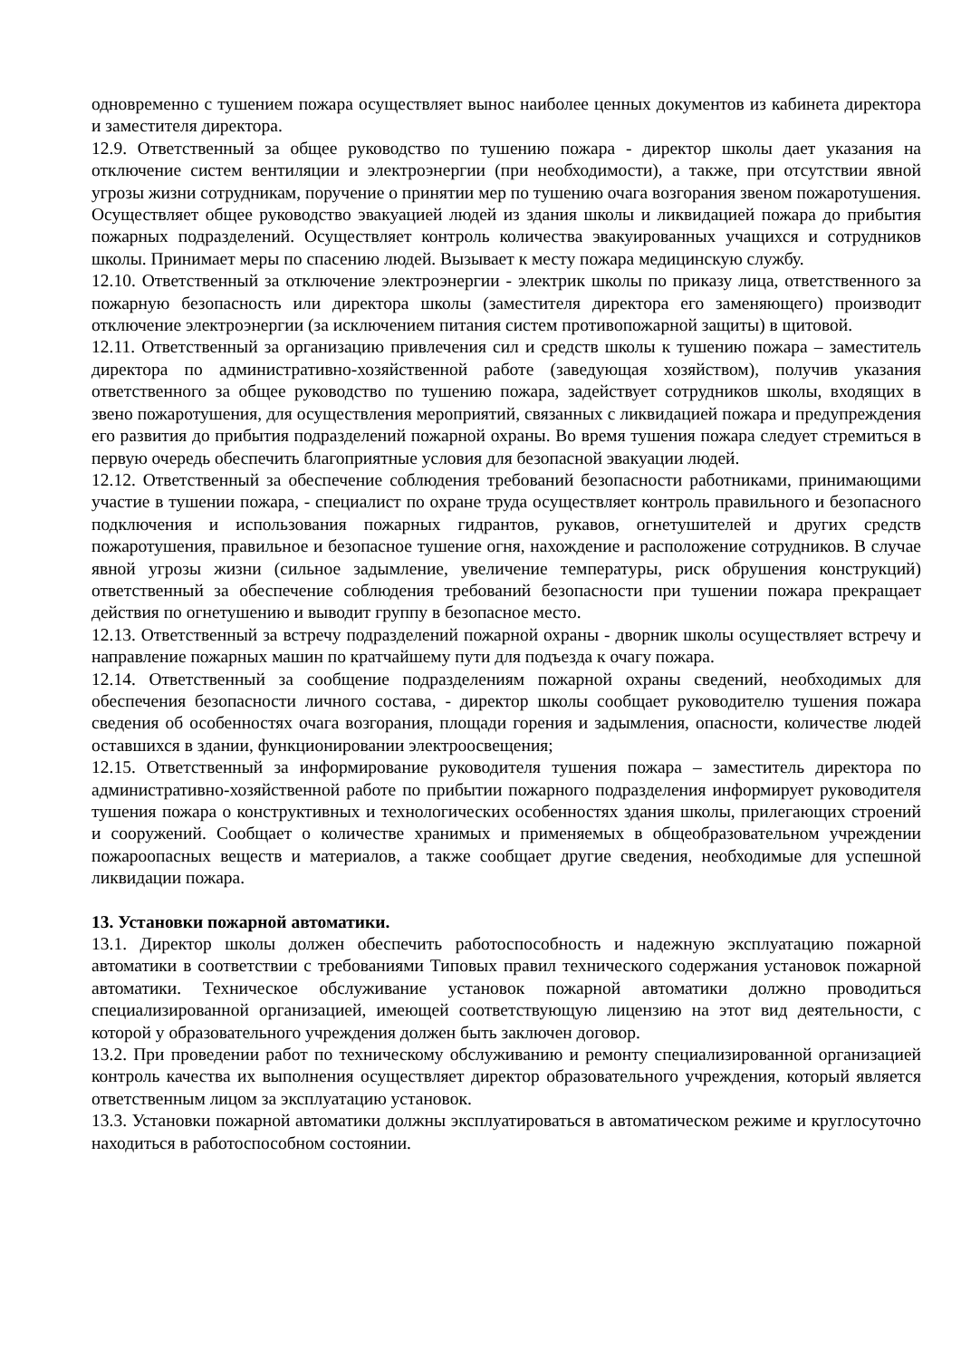одновременно с тушением пожара осуществляет вынос наиболее ценных документов из кабинета директора и заместителя директора.
12.9. Ответственный за общее руководство по тушению пожара - директор школы дает указания на отключение систем вентиляции и электроэнергии (при необходимости), а также, при отсутствии явной угрозы жизни сотрудникам, поручение о принятии мер по тушению очага возгорания звеном пожаротушения. Осуществляет общее руководство эвакуацией людей из здания школы и ликвидацией пожара до прибытия пожарных подразделений. Осуществляет контроль количества эвакуированных учащихся и сотрудников школы. Принимает меры по спасению людей. Вызывает к месту пожара медицинскую службу.
12.10. Ответственный за отключение электроэнергии - электрик школы по приказу лица, ответственного за пожарную безопасность или директора школы (заместителя директора его заменяющего) производит отключение электроэнергии (за исключением питания систем противопожарной защиты) в щитовой.
12.11. Ответственный за организацию привлечения сил и средств школы к тушению пожара – заместитель директора по административно-хозяйственной работе (заведующая хозяйством), получив указания ответственного за общее руководство по тушению пожара, задействует сотрудников школы, входящих в звено пожаротушения, для осуществления мероприятий, связанных с ликвидацией пожара и предупреждения его развития до прибытия подразделений пожарной охраны. Во время тушения пожара следует стремиться в первую очередь обеспечить благоприятные условия для безопасной эвакуации людей.
12.12. Ответственный за обеспечение соблюдения требований безопасности работниками, принимающими участие в тушении пожара, - специалист по охране труда осуществляет контроль правильного и безопасного подключения и использования пожарных гидрантов, рукавов, огнетушителей и других средств пожаротушения, правильное и безопасное тушение огня, нахождение и расположение сотрудников. В случае явной угрозы жизни (сильное задымление, увеличение температуры, риск обрушения конструкций) ответственный за обеспечение соблюдения требований безопасности при тушении пожара прекращает действия по огнетушению и выводит группу в безопасное место.
12.13. Ответственный за встречу подразделений пожарной охраны - дворник школы осуществляет встречу и направление пожарных машин по кратчайшему пути для подъезда к очагу пожара.
12.14. Ответственный за сообщение подразделениям пожарной охраны сведений, необходимых для обеспечения безопасности личного состава, - директор школы сообщает руководителю тушения пожара сведения об особенностях очага возгорания, площади горения и задымления, опасности, количестве людей оставшихся в здании, функционировании электроосвещения;
12.15. Ответственный за информирование руководителя тушения пожара – заместитель директора по административно-хозяйственной работе по прибытии пожарного подразделения информирует руководителя тушения пожара о конструктивных и технологических особенностях здания школы, прилегающих строений и сооружений. Сообщает о количестве хранимых и применяемых в общеобразовательном учреждении пожароопасных веществ и материалов, а также сообщает другие сведения, необходимые для успешной ликвидации пожара.
13. Установки пожарной автоматики.
13.1. Директор школы должен обеспечить работоспособность и надежную эксплуатацию пожарной автоматики в соответствии с требованиями Типовых правил технического содержания установок пожарной автоматики. Техническое обслуживание установок пожарной автоматики должно проводиться специализированной организацией, имеющей соответствующую лицензию на этот вид деятельности, с которой у образовательного учреждения должен быть заключен договор.
13.2. При проведении работ по техническому обслуживанию и ремонту специализированной организацией контроль качества их выполнения осуществляет директор образовательного учреждения, который является ответственным лицом за эксплуатацию установок.
13.3. Установки пожарной автоматики должны эксплуатироваться в автоматическом режиме и круглосуточно находиться в работоспособном состоянии.